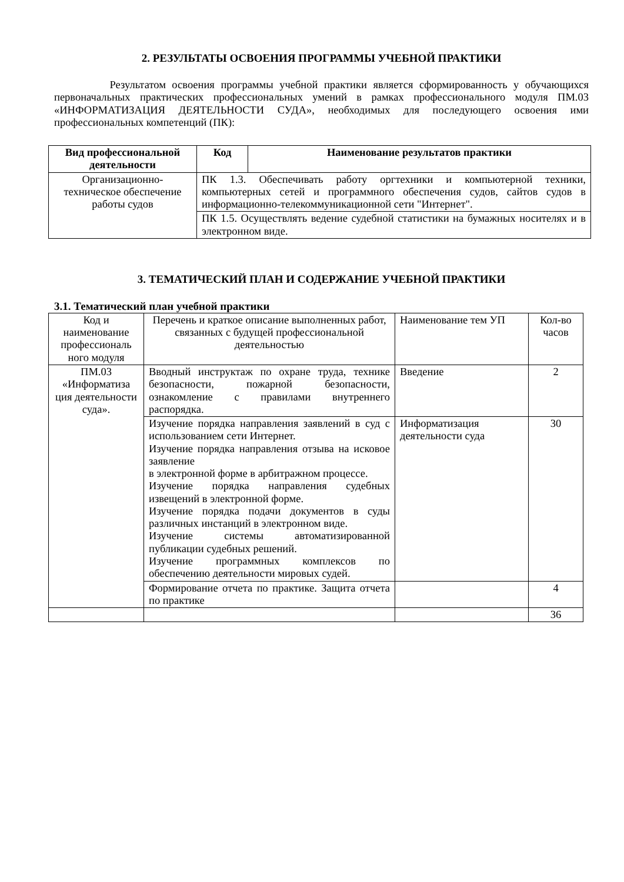2. РЕЗУЛЬТАТЫ ОСВОЕНИЯ ПРОГРАММЫ УЧЕБНОЙ ПРАКТИКИ
Результатом освоения программы учебной практики является сформированность у обучающихся первоначальных практических профессиональных умений в рамках профессионального модуля ПМ.03 «ИНФОРМАТИЗАЦИЯ ДЕЯТЕЛЬНОСТИ СУДА», необходимых для последующего освоения ими профессиональных компетенций (ПК):
| Вид профессиональной деятельности | Код | Наименование результатов практики |
| --- | --- | --- |
| Организационно-техническое обеспечение работы судов | ПК 1.3. Обеспечивать работу оргтехники и компьютерной техники, компьютерных сетей и программного обеспечения судов, сайтов судов в информационно-телекоммуникационной сети "Интернет". | |
| | ПК 1.5. Осуществлять ведение судебной статистики на бумажных носителях и в электронном виде. | |
3. ТЕМАТИЧЕСКИЙ ПЛАН И СОДЕРЖАНИЕ УЧЕБНОЙ ПРАКТИКИ
3.1. Тематический план учебной практики
| Код и наименование профессиональ ного модуля | Перечень и краткое описание выполненных работ, связанных с будущей профессиональной деятельностью | Наименование тем УП | Кол-во часов |
| ПМ.03 «Информатиза ция деятельности суда». | Вводный инструктаж по охране труда, технике безопасности, пожарной безопасности, ознакомление с правилами внутреннего распорядка. | Введение | 2 |
| | Изучение порядка направления заявлений в суд с использованием сети Интернет. Изучение порядка направления отзыва на исковое заявление в электронной форме в арбитражном процессе. Изучение порядка направления судебных извещений в электронной форме. Изучение порядка подачи документов в суды различных инстанций в электронном виде. Изучение системы автоматизированной публикации судебных решений. Изучение программных комплексов по обеспечению деятельности мировых судей. | Информатизация деятельности суда | 30 |
| | Формирование отчета по практике. Защита отчета по практике | | 4 |
| | | | 36 |